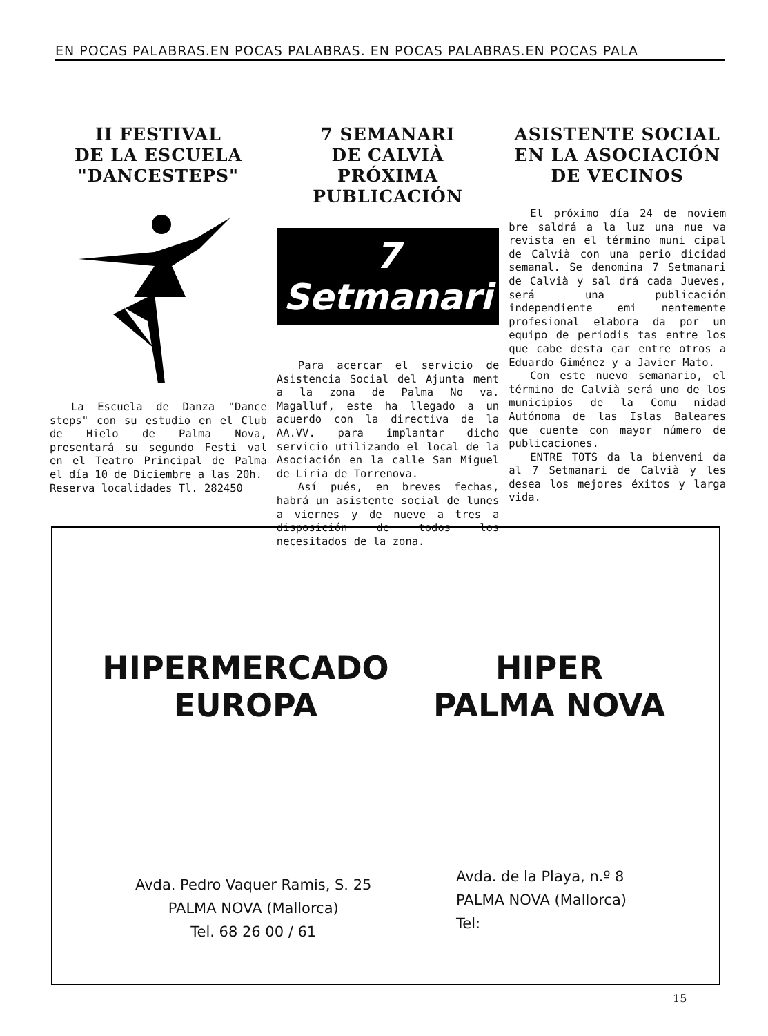EN POCAS PALABRAS.EN POCAS PALABRAS. EN POCAS PALABRAS.EN POCAS PALA
II FESTIVAL
DE LA ESCUELA
"DANCESTEPS"
La Escuela de Danza "Dance steps" con su estudio en el Club de Hielo de Palma Nova, presentará su segundo Festi val en el Teatro Principal de Palma el día 10 de Diciembre a las 20h.
Reserva localidades Tl. 282450
7 SEMANARI
DE CALVIÀ
PRÓXIMA PUBLICACIÓN
7 Setmanari
Para acercar el servicio de Asistencia Social del Ajunta ment a la zona de Palma No va. Magalluf, este ha llegado a un acuerdo con la directiva de la AA.VV. para implantar dicho servicio utilizando el local de la Asociación en la calle San Miguel de Liria de Torrenova.
Así pués, en breves fechas, habrá un asistente social de lunes a viernes y de nueve a tres a disposición de todos los necesitados de la zona.
ASISTENTE SOCIAL
EN LA ASOCIACIÓN
DE VECINOS
El próximo día 24 de noviem bre saldrá a la luz una nue va revista en el término muni cipal de Calvià con una perio dicidad semanal. Se denomina 7 Setmanari de Calvià y sal drá cada Jueves, será una publicación independiente emi nentemente profesional elabora da por un equipo de periodis tas entre los que cabe desta car entre otros a Eduardo Giménez y a Javier Mato.
Con este nuevo semanario, el término de Calvià será uno de los municipios de la Comu nidad Autónoma de las Islas Baleares que cuente con mayor número de publicaciones.
ENTRE TOTS da la bienveni da al 7 Setmanari de Calvià y les desea los mejores éxitos y larga vida.
HIPERMERCADO
EUROPA
HIPER
PALMA NOVA
Avda. Pedro Vaquer Ramis, S. 25
PALMA NOVA (Mallorca)
Tel. 68 26 00 / 61
Avda. de la Playa, n.º 8
PALMA NOVA (Mallorca)
Tel:
15